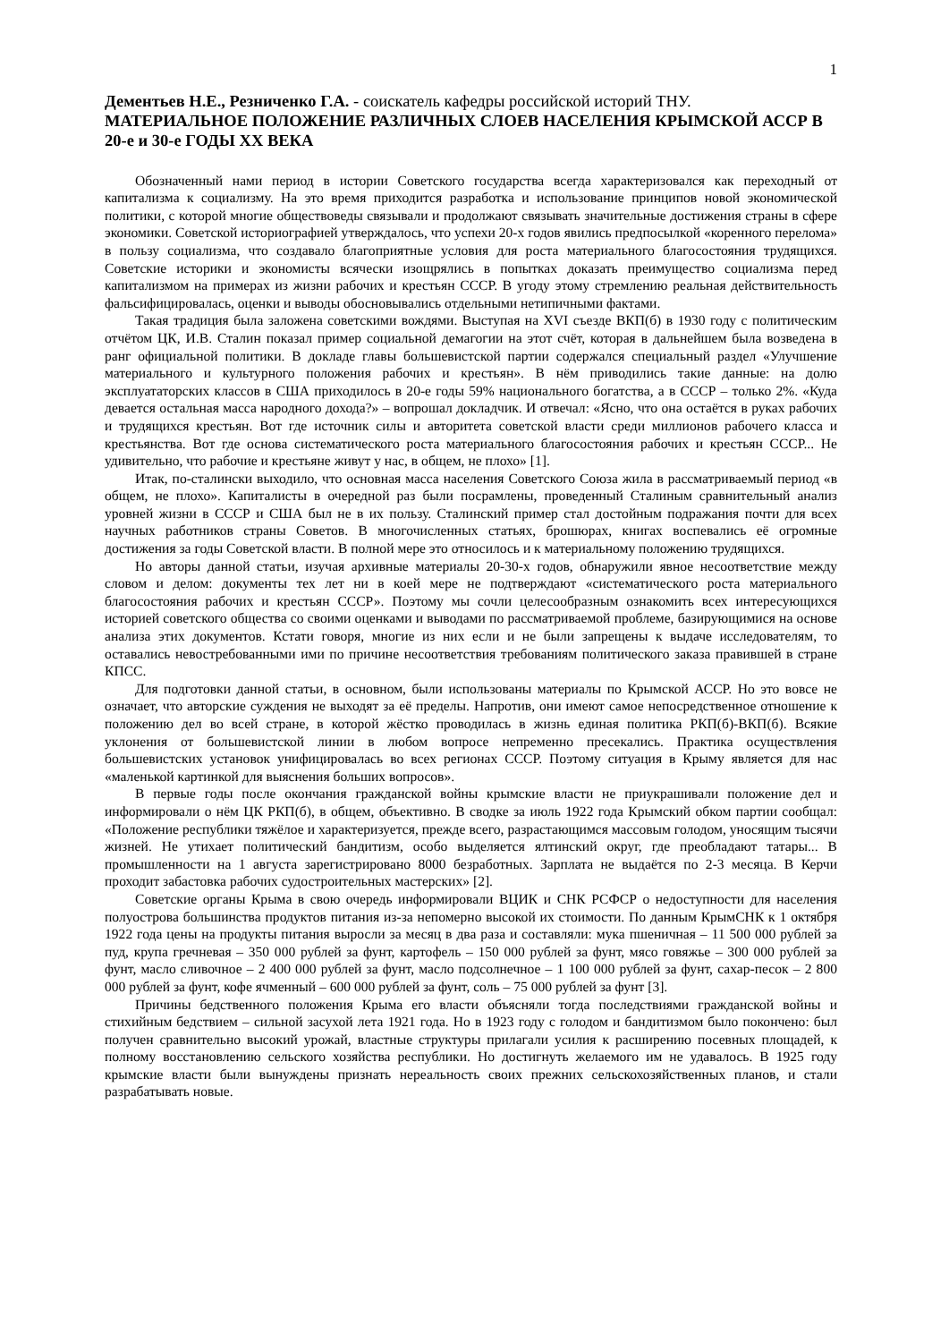1
Дементьев Н.Е., Резниченко Г.А. - соискатель кафедры российской историй ТНУ.
МАТЕРИАЛЬНОЕ ПОЛОЖЕНИЕ РАЗЛИЧНЫХ СЛОЕВ НАСЕЛЕНИЯ КРЫМСКОЙ АССР В 20-е и 30-е ГОДЫ ХХ ВЕКА
Обозначенный нами период в истории Советского государства всегда характеризовался как переходный от капитализма к социализму. На это время приходится разработка и использование принципов новой экономической политики, с которой многие обществоведы связывали и продолжают связывать значительные достижения страны в сфере экономики. Советской историографией утверждалось, что успехи 20-х годов явились предпосылкой «коренного перелома» в пользу социализма, что создавало благоприятные условия для роста материального благосостояния трудящихся. Советские историки и экономисты всячески изощрялись в попытках доказать преимущество социализма перед капитализмом на примерах из жизни рабочих и крестьян СССР. В угоду этому стремлению реальная действительность фальсифицировалась, оценки и выводы обосновывались отдельными нетипичными фактами.
Такая традиция была заложена советскими вождями. Выступая на XVI съезде ВКП(б) в 1930 году с политическим отчётом ЦК, И.В. Сталин показал пример социальной демагогии на этот счёт, которая в дальнейшем была возведена в ранг официальной политики. В докладе главы большевистской партии содержался специальный раздел «Улучшение материального и культурного положения рабочих и крестьян». В нём приводились такие данные: на долю эксплуататорских классов в США приходилось в 20-е годы 59% национального богатства, а в СССР – только 2%. «Куда девается остальная масса народного дохода?» – вопрошал докладчик. И отвечал: «Ясно, что она остаётся в руках рабочих и трудящихся крестьян. Вот где источник силы и авторитета советской власти среди миллионов рабочего класса и крестьянства. Вот где основа систематического роста материального благосостояния рабочих и крестьян СССР... Не удивительно, что рабочие и крестьяне живут у нас, в общем, не плохо» [1].
Итак, по-сталински выходило, что основная масса населения Советского Союза жила в рассматриваемый период «в общем, не плохо». Капиталисты в очередной раз были посрамлены, проведенный Сталиным сравнительный анализ уровней жизни в СССР и США был не в их пользу. Сталинский пример стал достойным подражания почти для всех научных работников страны Советов. В многочисленных статьях, брошюрах, книгах воспевались её огромные достижения за годы Советской власти. В полной мере это относилось и к материальному положению трудящихся.
Но авторы данной статьи, изучая архивные материалы 20-30-х годов, обнаружили явное несоответствие между словом и делом: документы тех лет ни в коей мере не подтверждают «систематического роста материального благосостояния рабочих и крестьян СССР». Поэтому мы сочли целесообразным ознакомить всех интересующихся историей советского общества со своими оценками и выводами по рассматриваемой проблеме, базирующимися на основе анализа этих документов. Кстати говоря, многие из них если и не были запрещены к выдаче исследователям, то оставались невостребованными ими по причине несоответствия требованиям политического заказа правившей в стране КПСС.
Для подготовки данной статьи, в основном, были использованы материалы по Крымской АССР. Но это вовсе не означает, что авторские суждения не выходят за её пределы. Напротив, они имеют самое непосредственное отношение к положению дел во всей стране, в которой жёстко проводилась в жизнь единая политика РКП(б)-ВКП(б). Всякие уклонения от большевистской линии в любом вопросе непременно пресекались. Практика осуществления большевистских установок унифицировалась во всех регионах СССР. Поэтому ситуация в Крыму является для нас «маленькой картинкой для выяснения больших вопросов».
В первые годы после окончания гражданской войны крымские власти не приукрашивали положение дел и информировали о нём ЦК РКП(б), в общем, объективно. В сводке за июль 1922 года Крымский обком партии сообщал: «Положение республики тяжёлое и характеризуется, прежде всего, разрастающимся массовым голодом, уносящим тысячи жизней. Не утихает политический бандитизм, особо выделяется ялтинский округ, где преобладают татары... В промышленности на 1 августа зарегистрировано 8000 безработных. Зарплата не выдаётся по 2-3 месяца. В Керчи проходит забастовка рабочих судостроительных мастерских» [2].
Советские органы Крыма в свою очередь информировали ВЦИК и СНК РСФСР о недоступности для населения полуострова большинства продуктов питания из-за непомерно высокой их стоимости. По данным КрымСНК к 1 октября 1922 года цены на продукты питания выросли за месяц в два раза и составляли: мука пшеничная – 11 500 000 рублей за пуд, крупа гречневая – 350 000 рублей за фунт, картофель – 150 000 рублей за фунт, мясо говяжье – 300 000 рублей за фунт, масло сливочное – 2 400 000 рублей за фунт, масло подсолнечное – 1 100 000 рублей за фунт, сахар-песок – 2 800 000 рублей за фунт, кофе ячменный – 600 000 рублей за фунт, соль – 75 000 рублей за фунт [3].
Причины бедственного положения Крыма его власти объясняли тогда последствиями гражданской войны и стихийным бедствием – сильной засухой лета 1921 года. Но в 1923 году с голодом и бандитизмом было покончено: был получен сравнительно высокий урожай, властные структуры прилагали усилия к расширению посевных площадей, к полному восстановлению сельского хозяйства республики. Но достигнуть желаемого им не удавалось. В 1925 году крымские власти были вынуждены признать нереальность своих прежних сельскохозяйственных планов, и стали разрабатывать новые.